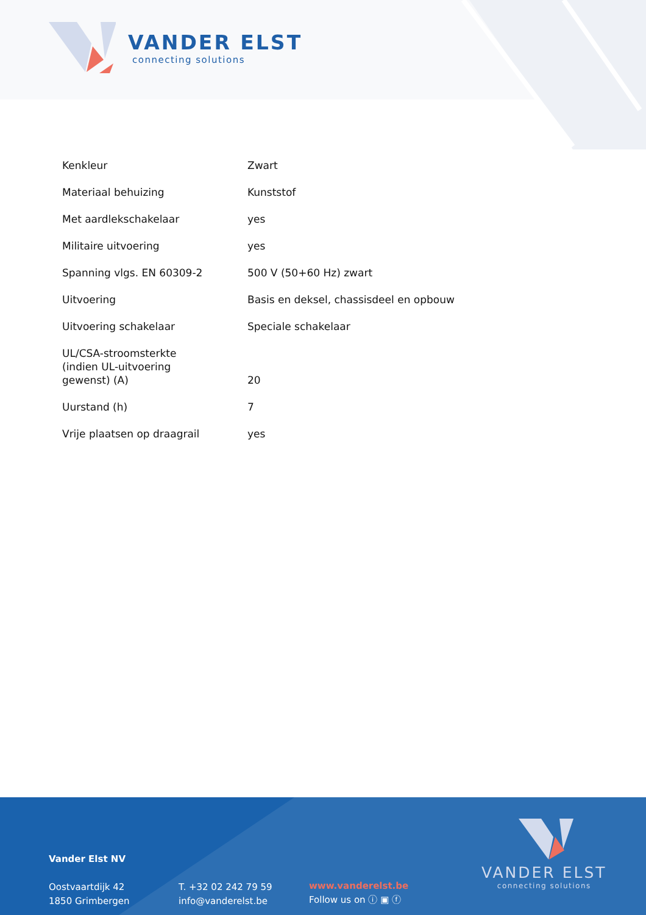VANDER ELST
connecting solutions
| Kenkleur | Zwart |
| Materiaal behuizing | Kunststof |
| Met aardlekschakelaar | yes |
| Militaire uitvoering | yes |
| Spanning vlgs. EN 60309-2 | 500 V (50+60 Hz) zwart |
| Uitvoering | Basis en deksel, chassisdeel en opbouw |
| Uitvoering schakelaar | Speciale schakelaar |
| UL/CSA-stroomsterkte (indien UL-uitvoering gewenst) (A) | 20 |
| Uurstand (h) | 7 |
| Vrije plaatsen op draagrail | yes |
Vander Elst NV
Oostvaartdijk 42
1850 Grimbergen
T. +32 02 242 79 59
info@vanderelst.be
www.vanderelst.be
Follow us on ⓘ ▣ ⓕ
VANDER ELST
connecting solutions